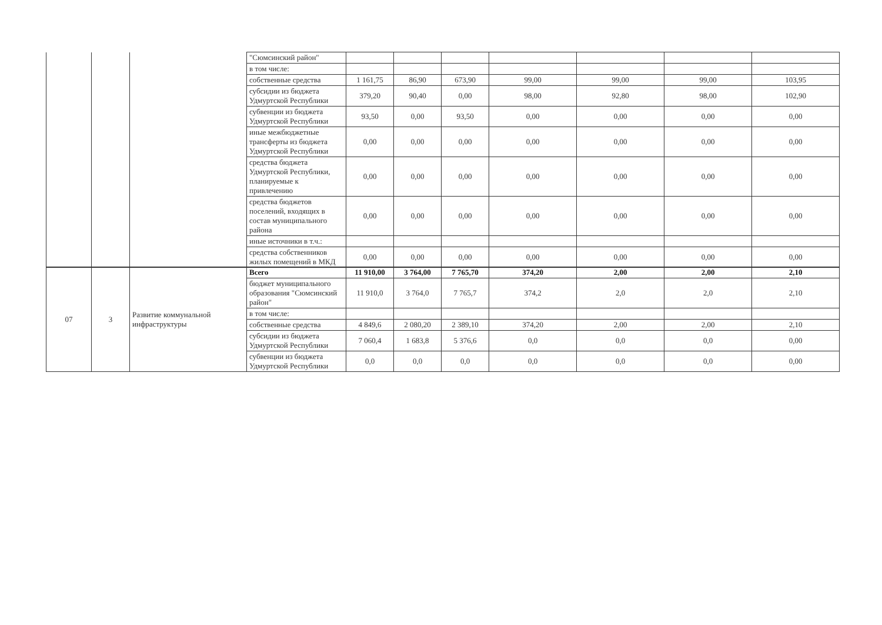| | | | "Сюмсинский район" | | | | | | | |
| | | | в том числе: | | | | | | | |
| | | | собственные средства | 1 161,75 | 86,90 | 673,90 | 99,00 | 99,00 | 99,00 | 103,95 |
| | | | субсидии из бюджета Удмуртской Республики | 379,20 | 90,40 | 0,00 | 98,00 | 92,80 | 98,00 | 102,90 |
| | | | субвенции из бюджета Удмуртской Республики | 93,50 | 0,00 | 93,50 | 0,00 | 0,00 | 0,00 | 0,00 |
| | | | иные межбюджетные трансферты из бюджета Удмуртской Республики | 0,00 | 0,00 | 0,00 | 0,00 | 0,00 | 0,00 | 0,00 |
| | | | средства бюджета Удмуртской Республики, планируемые к привлечению | 0,00 | 0,00 | 0,00 | 0,00 | 0,00 | 0,00 | 0,00 |
| | | | средства бюджетов поселений, входящих в состав муниципального района | 0,00 | 0,00 | 0,00 | 0,00 | 0,00 | 0,00 | 0,00 |
| | | | иные источники в т.ч.: | | | | | | | |
| | | | средства собственников жилых помещений в МКД | 0,00 | 0,00 | 0,00 | 0,00 | 0,00 | 0,00 | 0,00 |
| 07 | 3 | Развитие коммунальной инфраструктуры | Всего | 11 910,00 | 3 764,00 | 7 765,70 | 374,20 | 2,00 | 2,00 | 2,10 |
| | | | бюджет муниципального образования "Сюмсинский район" | 11 910,0 | 3 764,0 | 7 765,7 | 374,2 | 2,0 | 2,0 | 2,10 |
| | | | в том числе: | | | | | | | |
| | | | собственные средства | 4 849,6 | 2 080,20 | 2 389,10 | 374,20 | 2,00 | 2,00 | 2,10 |
| | | | субсидии из бюджета Удмуртской Республики | 7 060,4 | 1 683,8 | 5 376,6 | 0,0 | 0,0 | 0,0 | 0,00 |
| | | | субвенции из бюджета Удмуртской Республики | 0,0 | 0,0 | 0,0 | 0,0 | 0,0 | 0,0 | 0,00 |